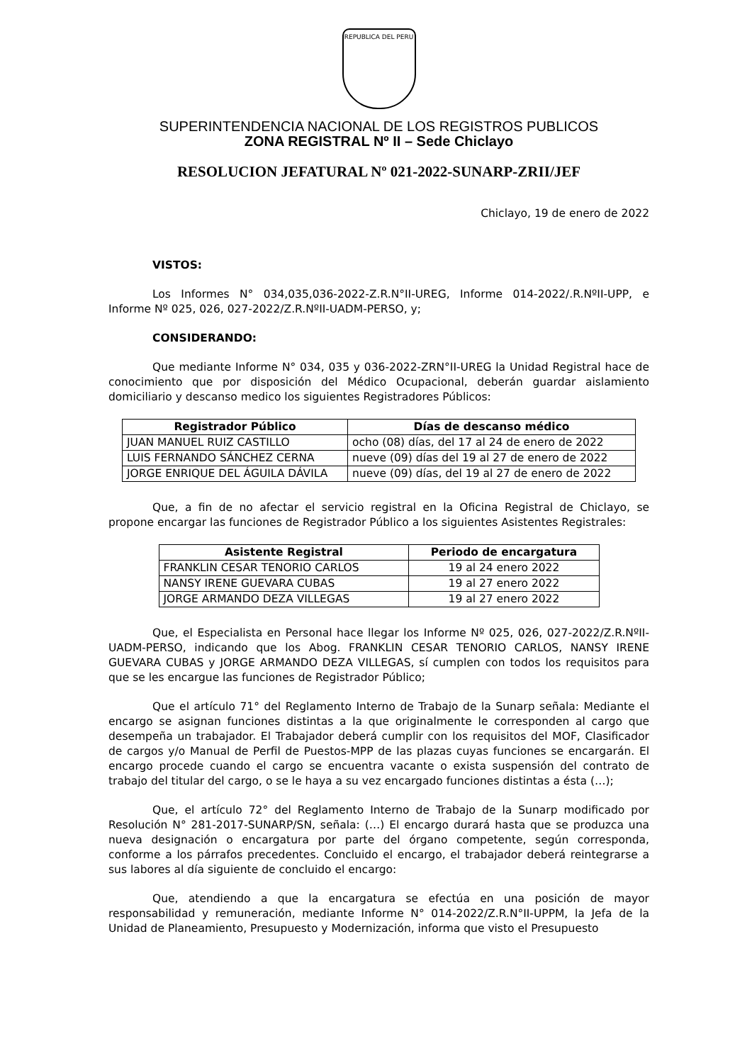REPUBLICA DEL PERU
SUPERINTENDENCIA NACIONAL DE LOS REGISTROS PUBLICOS
ZONA REGISTRAL Nº II – Sede Chiclayo
RESOLUCION JEFATURAL Nº 021-2022-SUNARP-ZRII/JEF
Chiclayo, 19 de enero de 2022
VISTOS:
Los Informes N° 034,035,036-2022-Z.R.N°II-UREG, Informe 014-2022/.R.NºII-UPP, e Informe Nº 025, 026, 027-2022/Z.R.NºII-UADM-PERSO, y;
CONSIDERANDO:
Que mediante Informe N° 034, 035 y 036-2022-ZRN°II-UREG la Unidad Registral hace de conocimiento que por disposición del Médico Ocupacional, deberán guardar aislamiento domiciliario y descanso medico los siguientes Registradores Públicos:
| Registrador Público | Días de descanso médico |
| --- | --- |
| JUAN MANUEL RUIZ CASTILLO | ocho (08) días, del 17 al 24 de enero de 2022 |
| LUIS FERNANDO SÁNCHEZ CERNA | nueve (09) días del 19 al 27 de enero de 2022 |
| JORGE ENRIQUE DEL ÁGUILA DÁVILA | nueve (09) días, del 19 al 27 de enero de 2022 |
Que, a fin de no afectar el servicio registral en la Oficina Registral de Chiclayo, se propone encargar las funciones de Registrador Público a los siguientes Asistentes Registrales:
| Asistente Registral | Periodo de encargatura |
| --- | --- |
| FRANKLIN CESAR TENORIO CARLOS | 19 al 24 enero 2022 |
| NANSY IRENE GUEVARA CUBAS | 19 al 27 enero 2022 |
| JORGE ARMANDO DEZA VILLEGAS | 19 al 27 enero 2022 |
Que, el Especialista en Personal hace llegar los Informe Nº 025, 026, 027-2022/Z.R.NºII-UADM-PERSO, indicando que los Abog. FRANKLIN CESAR TENORIO CARLOS, NANSY IRENE GUEVARA CUBAS y JORGE ARMANDO DEZA VILLEGAS, sí cumplen con todos los requisitos para que se les encargue las funciones de Registrador Público;
Que el artículo 71° del Reglamento Interno de Trabajo de la Sunarp señala: Mediante el encargo se asignan funciones distintas a la que originalmente le corresponden al cargo que desempeña un trabajador. El Trabajador deberá cumplir con los requisitos del MOF, Clasificador de cargos y/o Manual de Perfil de Puestos-MPP de las plazas cuyas funciones se encargarán. El encargo procede cuando el cargo se encuentra vacante o exista suspensión del contrato de trabajo del titular del cargo, o se le haya a su vez encargado funciones distintas a ésta (…);
Que, el artículo 72° del Reglamento Interno de Trabajo de la Sunarp modificado por Resolución N° 281-2017-SUNARP/SN, señala: (…) El encargo durará hasta que se produzca una nueva designación o encargatura por parte del órgano competente, según corresponda, conforme a los párrafos precedentes. Concluido el encargo, el trabajador deberá reintegrarse a sus labores al día siguiente de concluido el encargo:
Que, atendiendo a que la encargatura se efectúa en una posición de mayor responsabilidad y remuneración, mediante Informe N° 014-2022/Z.R.N°II-UPPM, la Jefa de la Unidad de Planeamiento, Presupuesto y Modernización, informa que visto el Presupuesto